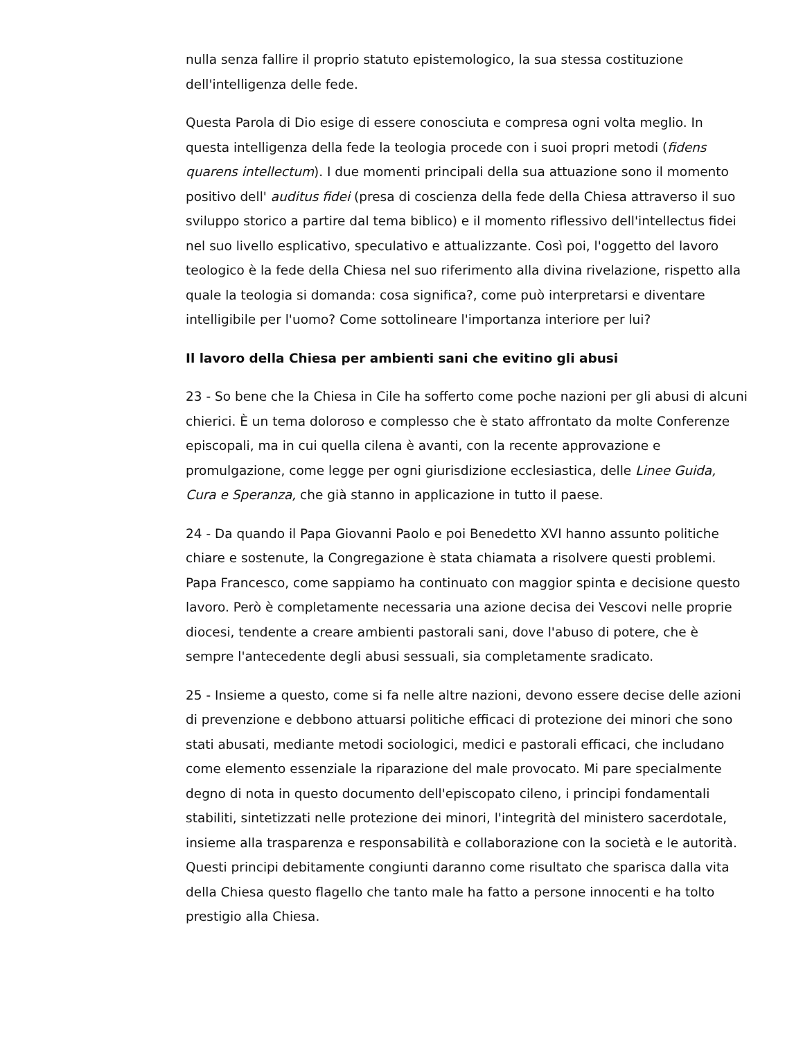nulla senza fallire il proprio statuto epistemologico, la sua stessa costituzione dell'intelligenza delle fede.
Questa Parola di Dio esige di essere conosciuta e compresa ogni volta meglio. In questa intelligenza della fede la teologia procede con i suoi propri metodi (fidens quarens intellectum). I due momenti principali della sua attuazione sono il momento positivo dell' auditus fidei (presa di coscienza della fede della Chiesa attraverso il suo sviluppo storico a partire dal tema biblico) e il momento riflessivo dell'intellectus fidei nel suo livello esplicativo, speculativo e attualizzante. Così poi, l'oggetto del lavoro teologico è la fede della Chiesa nel suo riferimento alla divina rivelazione, rispetto alla quale la teologia si domanda: cosa significa?, come può interpretarsi e diventare intelligibile per l'uomo? Come sottolineare l'importanza interiore per lui?
Il lavoro della Chiesa per ambienti sani che evitino gli abusi
23 - So bene che la Chiesa in Cile ha sofferto come poche nazioni per gli abusi di alcuni chierici. È un tema doloroso e complesso che è stato affrontato da molte Conferenze episcopali, ma in cui quella cilena è avanti, con la recente approvazione e promulgazione, come legge per ogni giurisdizione ecclesiastica, delle Linee Guida, Cura e Speranza, che già stanno in applicazione in tutto il paese.
24 - Da quando il Papa Giovanni Paolo e poi Benedetto XVI hanno assunto politiche chiare e sostenute, la Congregazione è stata chiamata a risolvere questi problemi. Papa Francesco, come sappiamo ha continuato con maggior spinta e decisione questo lavoro. Però è completamente necessaria una azione decisa dei Vescovi nelle proprie diocesi, tendente a creare ambienti pastorali sani, dove l'abuso di potere, che è sempre l'antecedente degli abusi sessuali, sia completamente sradicato.
25 - Insieme a questo, come si fa nelle altre nazioni, devono essere decise delle azioni di prevenzione e debbono attuarsi politiche efficaci di protezione dei minori che sono stati abusati, mediante metodi sociologici, medici e pastorali efficaci, che includano come elemento essenziale la riparazione del male provocato. Mi pare specialmente degno di nota in questo documento dell'episcopato cileno, i principi fondamentali stabiliti, sintetizzati nelle protezione dei minori, l'integrità del ministero sacerdotale, insieme alla trasparenza e responsabilità e collaborazione con la società e le autorità. Questi principi debitamente congiunti daranno come risultato che sparisca dalla vita della Chiesa questo flagello che tanto male ha fatto a persone innocenti e ha tolto prestigio alla Chiesa.